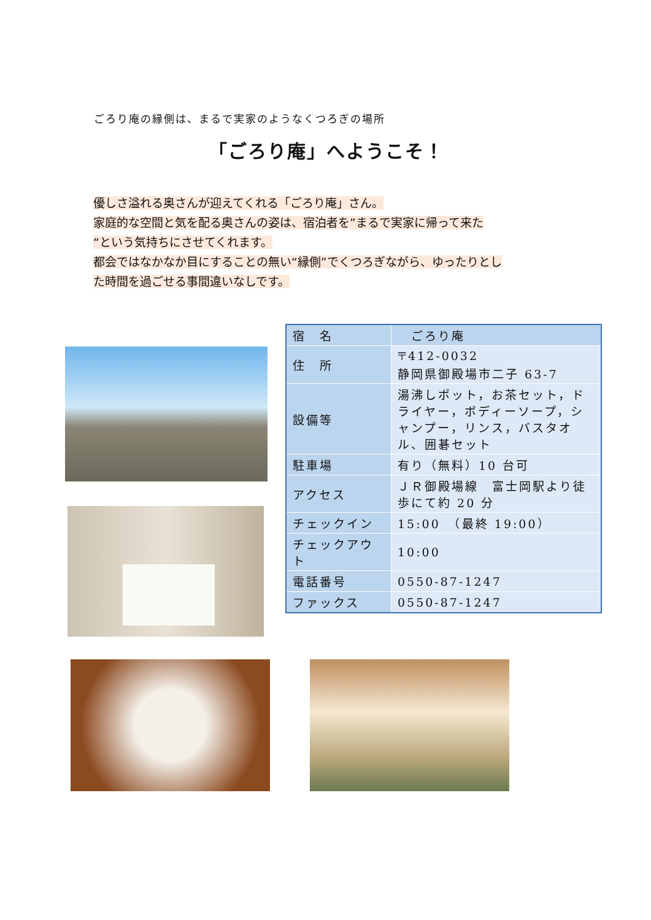ごろり庵の縁側は、まるで実家のようなくつろぎの場所
「ごろり庵」へようこそ！
優しさ溢れる奥さんが迎えてくれる「ごろり庵」さん。
家庭的な空間と気を配る奥さんの姿は、宿泊者を”まるで実家に帰って来た
“という気持ちにさせてくれます。
都会ではなかなか目にすることの無い“縁側”でくつろぎながら、ゆったりとし
た時間を過ごせる事間違いなしです。
| 宿 名 | ごろり庵 |
| 住 所 | 〒412-0032 静岡県御殿場市二子 63-7 |
| 設備等 | 湯沸しポット，お茶セット，ドライヤー，ボディーソープ，シャンプー，リンス，バスタオル、囲碁セット |
| 駐車場 | 有り（無料）10 台可 |
| アクセス | ＪＲ御殿場線 富士岡駅より徒歩にて約 20 分 |
| チェックイン | 15:00 （最終 19:00） |
| チェックアウト | 10:00 |
| 電話番号 | 0550-87-1247 |
| ファックス | 0550-87-1247 |